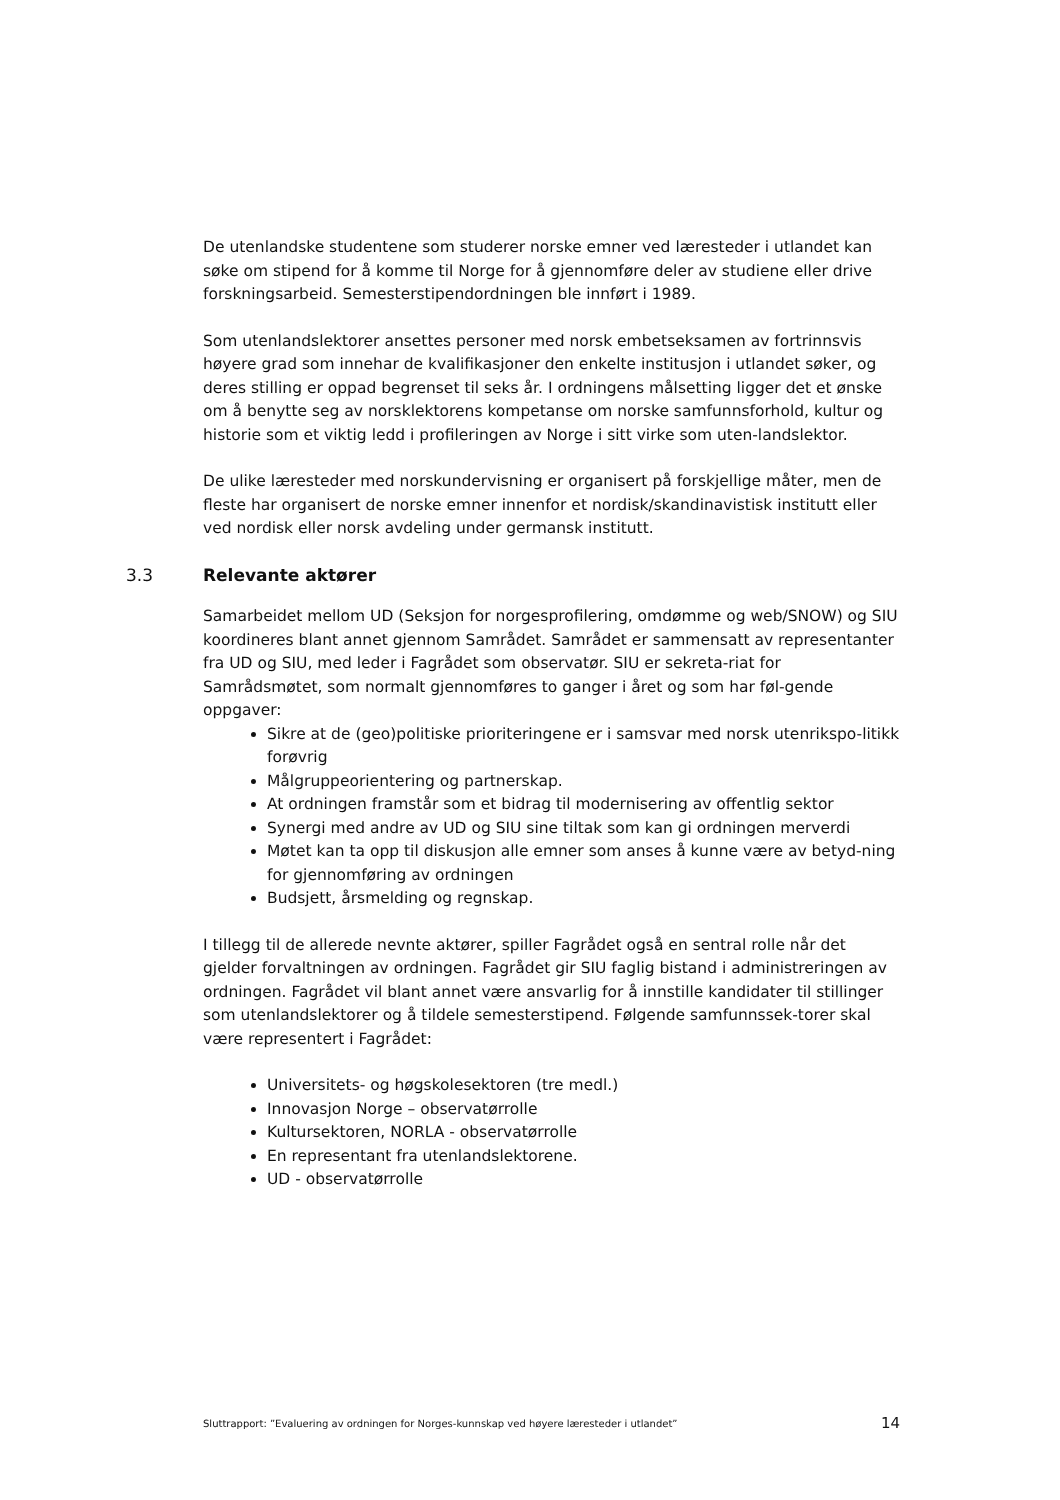De utenlandske studentene som studerer norske emner ved læresteder i utlandet kan søke om stipend for å komme til Norge for å gjennomføre deler av studiene eller drive forskningsarbeid. Semesterstipendordningen ble innført i 1989.
Som utenlandslektorer ansettes personer med norsk embetseksamen av fortrinnsvis høyere grad som innehar de kvalifikasjoner den enkelte institusjon i utlandet søker, og deres stilling er oppad begrenset til seks år. I ordningens målsetting ligger det et ønske om å benytte seg av norsklektorens kompetanse om norske samfunnsforhold, kultur og historie som et viktig ledd i profileringen av Norge i sitt virke som uten-landslektor.
De ulike læresteder med norskundervisning er organisert på forskjellige måter, men de fleste har organisert de norske emner innenfor et nordisk/skandinavistisk institutt eller ved nordisk eller norsk avdeling under germansk institutt.
3.3 Relevante aktører
Samarbeidet mellom UD (Seksjon for norgesprofilering, omdømme og web/SNOW) og SIU koordineres blant annet gjennom Samrådet. Samrådet er sammensatt av representanter fra UD og SIU, med leder i Fagrådet som observatør. SIU er sekreta-riat for Samrådsmøtet, som normalt gjennomføres to ganger i året og som har føl-gende oppgaver:
Sikre at de (geo)politiske prioriteringene er i samsvar med norsk utenrikspo-litikk forøvrig
Målgruppeorientering og partnerskap.
At ordningen framstår som et bidrag til modernisering av offentlig sektor
Synergi med andre av UD og SIU sine tiltak som kan gi ordningen merverdi
Møtet kan ta opp til diskusjon alle emner som anses å kunne være av betyd-ning for gjennomføring av ordningen
Budsjett, årsmelding og regnskap.
I tillegg til de allerede nevnte aktører, spiller Fagrådet også en sentral rolle når det gjelder forvaltningen av ordningen. Fagrådet gir SIU faglig bistand i administreringen av ordningen. Fagrådet vil blant annet være ansvarlig for å innstille kandidater til stillinger som utenlandslektorer og å tildele semesterstipend. Følgende samfunnssek-torer skal være representert i Fagrådet:
Universitets- og høgskolesektoren (tre medl.)
Innovasjon Norge – observatørrolle
Kultursektoren, NORLA - observatørrolle
En representant fra utenlandslektorene.
UD - observatørrolle
Sluttrapport: ”Evaluering av ordningen for Norges-kunnskap ved høyere læresteder i utlandet” 14